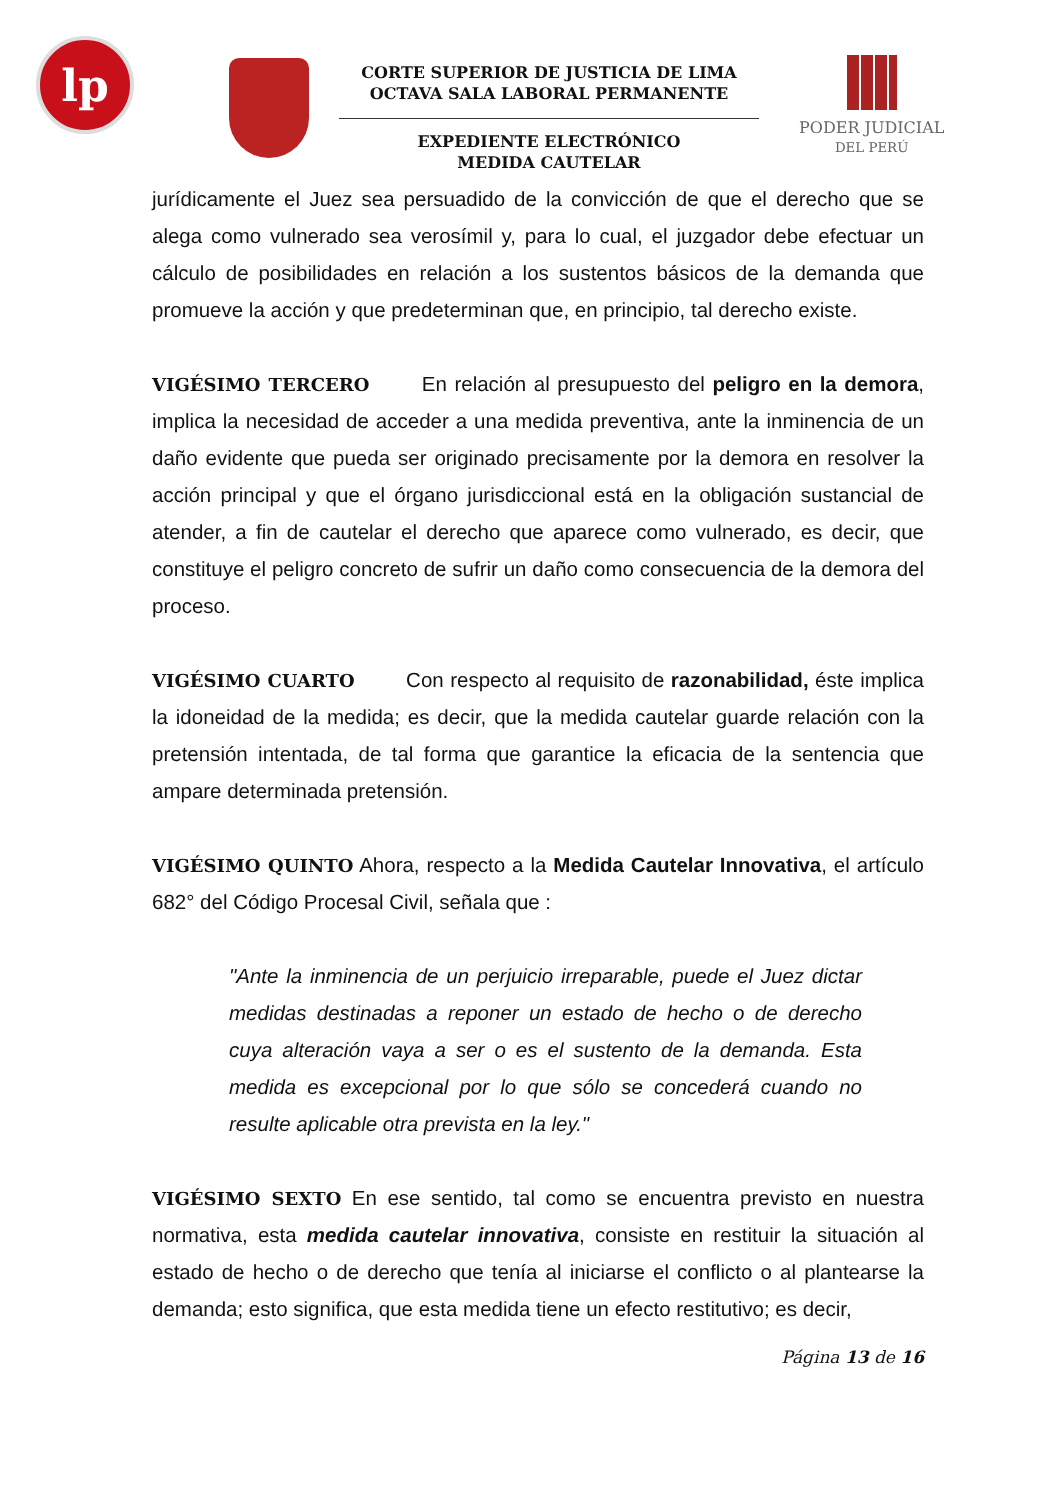lp
CORTE SUPERIOR DE JUSTICIA DE LIMA
OCTAVA SALA LABORAL PERMANENTE
EXPEDIENTE ELECTRÓNICO
MEDIDA CAUTELAR
PODER JUDICIAL
DEL PERÚ
jurídicamente el Juez sea persuadido de la convicción de que el derecho que se alega como vulnerado sea verosímil y, para lo cual, el juzgador debe efectuar un cálculo de posibilidades en relación a los sustentos básicos de la demanda que promueve la acción y que predeterminan que, en principio, tal derecho existe.
VIGÉSIMO TERCERO En relación al presupuesto del peligro en la demora, implica la necesidad de acceder a una medida preventiva, ante la inminencia de un daño evidente que pueda ser originado precisamente por la demora en resolver la acción principal y que el órgano jurisdiccional está en la obligación sustancial de atender, a fin de cautelar el derecho que aparece como vulnerado, es decir, que constituye el peligro concreto de sufrir un daño como consecuencia de la demora del proceso.
VIGÉSIMO CUARTO Con respecto al requisito de razonabilidad, éste implica la idoneidad de la medida; es decir, que la medida cautelar guarde relación con la pretensión intentada, de tal forma que garantice la eficacia de la sentencia que ampare determinada pretensión.
VIGÉSIMO QUINTO Ahora, respecto a la Medida Cautelar Innovativa, el artículo 682° del Código Procesal Civil, señala que :
"Ante la inminencia de un perjuicio irreparable, puede el Juez dictar medidas destinadas a reponer un estado de hecho o de derecho cuya alteración vaya a ser o es el sustento de la demanda. Esta medida es excepcional por lo que sólo se concederá cuando no resulte aplicable otra prevista en la ley."
VIGÉSIMO SEXTO En ese sentido, tal como se encuentra previsto en nuestra normativa, esta medida cautelar innovativa, consiste en restituir la situación al estado de hecho o de derecho que tenía al iniciarse el conflicto o al plantearse la demanda; esto significa, que esta medida tiene un efecto restitutivo; es decir,
Página 13 de 16